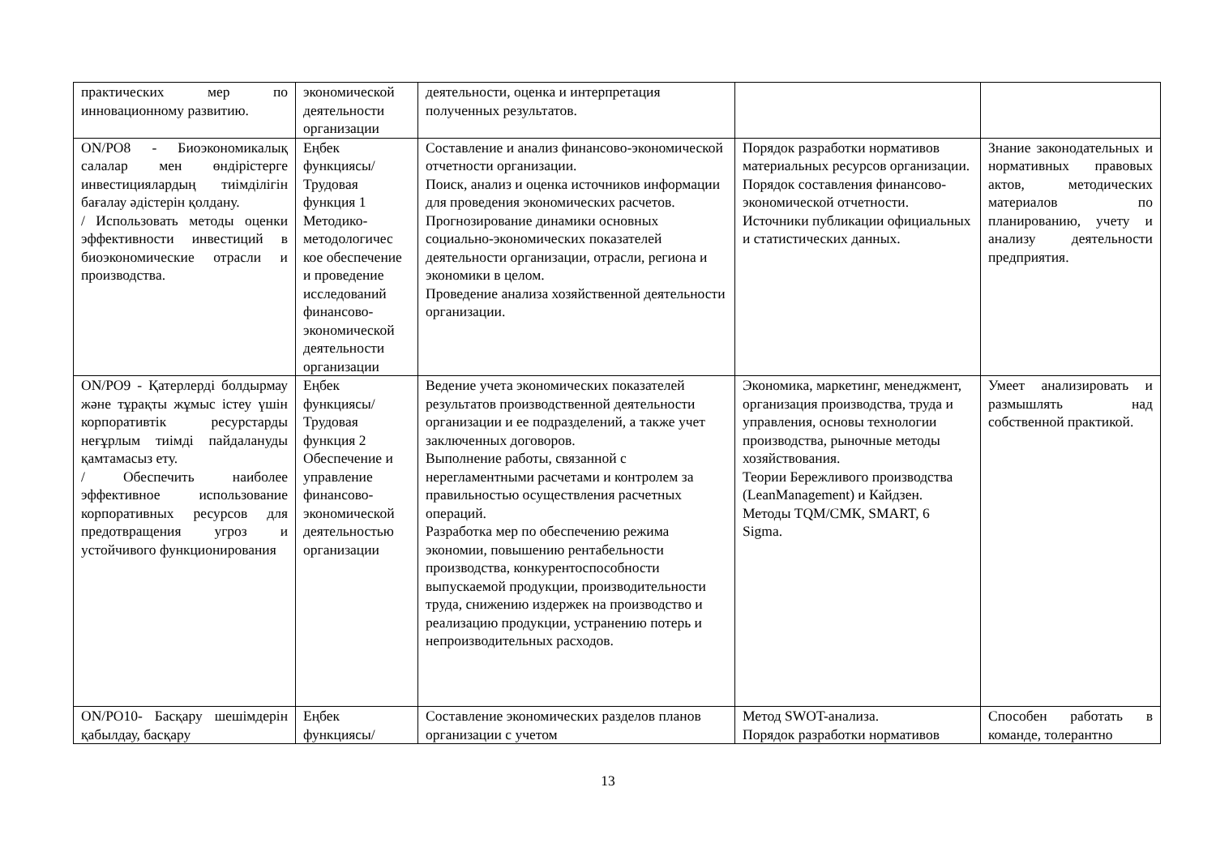| практических мер по инновационному развитию. | экономической деятельности организации | деятельности, оценка и интерпретация полученных результатов. | | |
| ON/PO8 - Биоэкономикалық салалар мен өндірістерге инвестициялардың тиімділігін бағалау әдістерін қолдану. / Использовать методы оценки эффективности инвестиций в биоэкономические отрасли и производства. | Еңбек функциясы/ Трудовая функция 1 Методико-методологичес кое обеспечение и проведение исследований финансово-экономической деятельности организации | Составление и анализ финансово-экономической отчетности организации. Поиск, анализ и оценка источников информации для проведения экономических расчетов. Прогнозирование динамики основных социально-экономических показателей деятельности организации, отрасли, региона и экономики в целом. Проведение анализа хозяйственной деятельности организации. | Порядок разработки нормативов материальных ресурсов организации. Порядок составления финансово-экономической отчетности. Источники публикации официальных и статистических данных. | Знание законодательных и нормативных правовых актов, методических материалов по планированию, учету и анализу деятельности предприятия. |
| ON/PO9 - Қатерлерді болдырмау және тұрақты жұмыс істеу үшін корпоративтік ресурстарды неғұрлым тиімді пайдалануды қамтамасыз ету. / Обеспечить наиболее эффективное использование корпоративных ресурсов для предотвращения угроз и устойчивого функционирования | Еңбек функциясы/ Трудовая функция 2 Обеспечение и управление финансово-экономической деятельностью организации | Ведение учета экономических показателей результатов производственной деятельности организации и ее подразделений, а также учет заключенных договоров. Выполнение работы, связанной с нерегламентными расчетами и контролем за правильностью осуществления расчетных операций. Разработка мер по обеспечению режима экономии, повышению рентабельности производства, конкурентоспособности выпускаемой продукции, производительности труда, снижению издержек на производство и реализацию продукции, устранению потерь и непроизводительных расходов. | Экономика, маркетинг, менеджмент, организация производства, труда и управления, основы технологии производства, рыночные методы хозяйствования. Теории Бережливого производства (LeanManagement) и Кайдзен. Методы TQM/СМК, SMART, 6 Sigma. | Умеет анализировать и размышлять над собственной практикой. |
| ON/PO10- Басқару шешімдерін қабылдау, басқару | Еңбек функциясы/ | Составление экономических разделов планов организации с учетом | Метод SWOT-анализа. Порядок разработки нормативов | Способен работать в команде, толерантно |
13